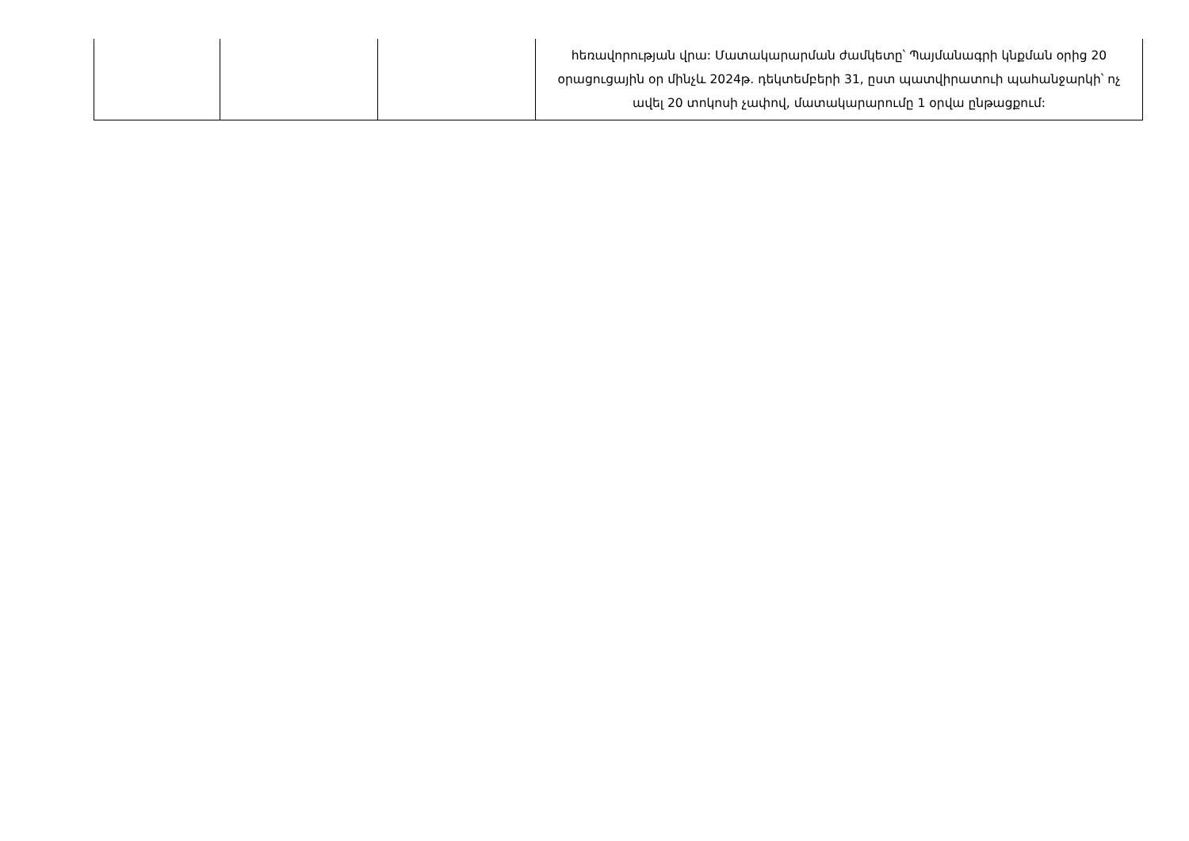| | | | հեռավորության վրա: Մատակարարման ժամկետը՝ Պայմանագրի կնքման օրից 20 օրացուցային օր մինչև 2024թ. դեկտեմբերի 31, ըստ պատվիրատուի պահանջարկի՝ ոչ ավել 20 տոկոսի չափով, մատակարարումը 1 օրվա ընթացքում: |